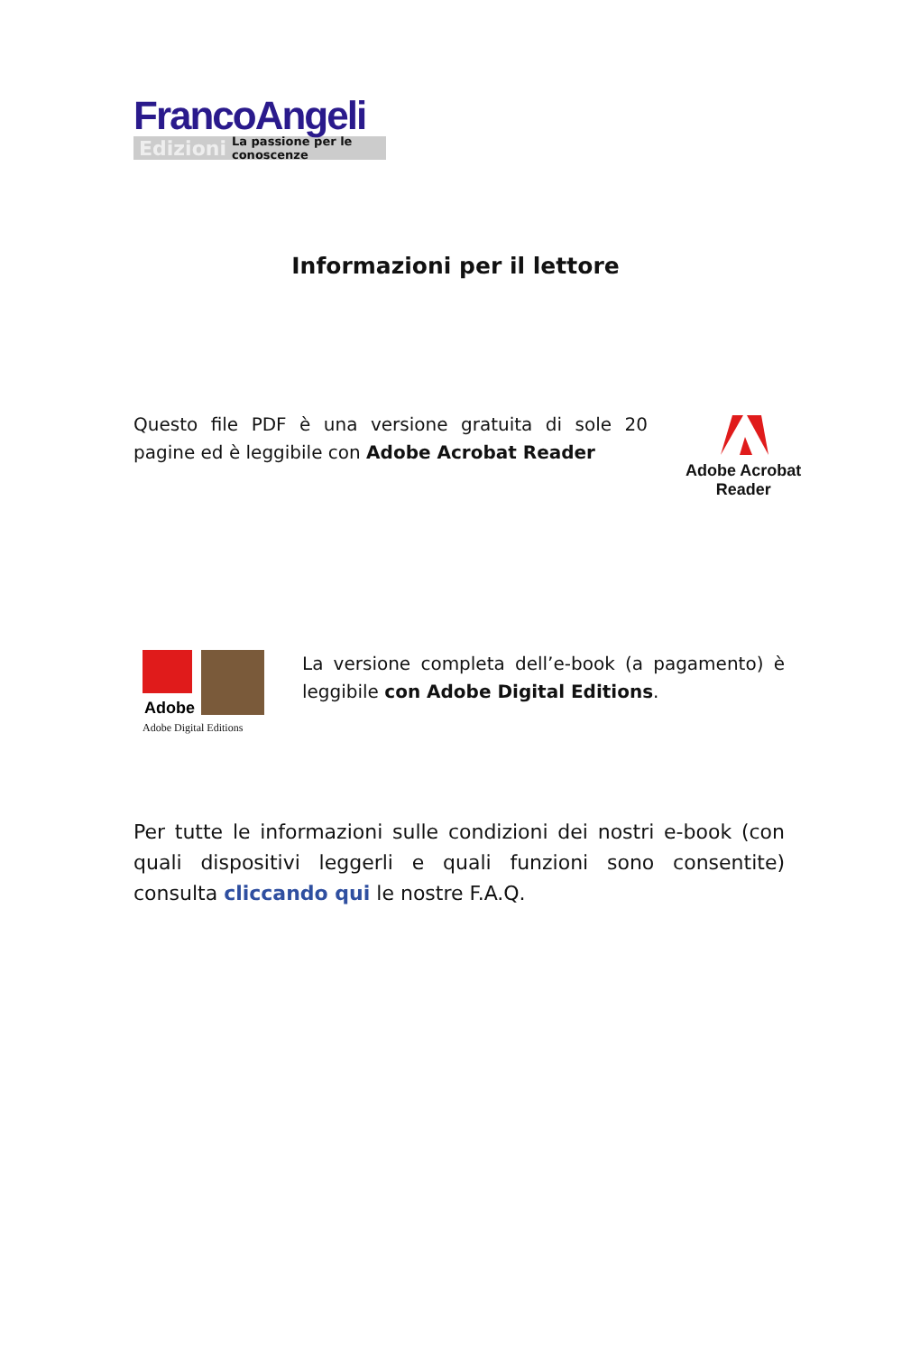FrancoAngeli
Edizioni La passione per le conoscenze
Informazioni per il lettore
Questo file PDF è una versione gratuita di sole 20 pagine ed è leggibile con Adobe Acrobat Reader
Adobe Acrobat
Reader
Adobe
Adobe Digital Editions
La versione completa dell’e-book (a pagamento) è leggibile con Adobe Digital Editions.
Per tutte le informazioni sulle condizioni dei nostri e-book (con quali dispositivi leggerli e quali funzioni sono consentite) consulta cliccando qui le nostre F.A.Q.